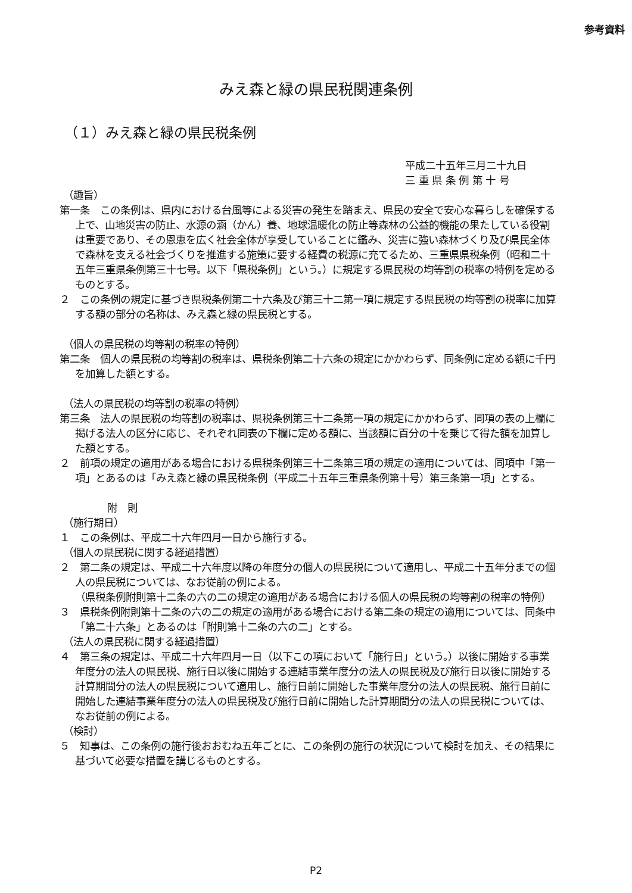参考資料
みえ森と緑の県民税関連条例
（１）みえ森と緑の県民税条例
平成二十五年三月二十九日
三 重 県 条 例 第 十 号
（趣旨）
第一条　この条例は、県内における台風等による災害の発生を踏まえ、県民の安全で安心な暮らしを確保する上で、山地災害の防止、水源の涵（かん）養、地球温暖化の防止等森林の公益的機能の果たしている役割は重要であり、その恩恵を広く社会全体が享受していることに鑑み、災害に強い森林づくり及び県民全体で森林を支える社会づくりを推進する施策に要する経費の税源に充てるため、三重県県税条例（昭和二十五年三重県条例第三十七号。以下「県税条例」という。）に規定する県民税の均等割の税率の特例を定めるものとする。
２　この条例の規定に基づき県税条例第二十六条及び第三十二第一項に規定する県民税の均等割の税率に加算する額の部分の名称は、みえ森と緑の県民税とする。
（個人の県民税の均等割の税率の特例）
第二条　個人の県民税の均等割の税率は、県税条例第二十六条の規定にかかわらず、同条例に定める額に千円を加算した額とする。
（法人の県民税の均等割の税率の特例）
第三条　法人の県民税の均等割の税率は、県税条例第三十二条第一項の規定にかかわらず、同項の表の上欄に掲げる法人の区分に応じ、それぞれ同表の下欄に定める額に、当該額に百分の十を乗じて得た額を加算した額とする。
２　前項の規定の適用がある場合における県税条例第三十二条第三項の規定の適用については、同項中「第一項」とあるのは「みえ森と緑の県民税条例（平成二十五年三重県条例第十号）第三条第一項」とする。
附　則
（施行期日）
１　この条例は、平成二十六年四月一日から施行する。
（個人の県民税に関する経過措置）
２　第二条の規定は、平成二十六年度以降の年度分の個人の県民税について適用し、平成二十五年分までの個人の県民税については、なお従前の例による。
（県税条例附則第十二条の六の二の規定の適用がある場合における個人の県民税の均等割の税率の特例）
３　県税条例附則第十二条の六の二の規定の適用がある場合における第二条の規定の適用については、同条中「第二十六条」とあるのは「附則第十二条の六の二」とする。
（法人の県民税に関する経過措置）
４　第三条の規定は、平成二十六年四月一日（以下この項において「施行日」という。）以後に開始する事業年度分の法人の県民税、施行日以後に開始する連結事業年度分の法人の県民税及び施行日以後に開始する計算期間分の法人の県民税について適用し、施行日前に開始した事業年度分の法人の県民税、施行日前に開始した連結事業年度分の法人の県民税及び施行日前に開始した計算期間分の法人の県民税については、なお従前の例による。
（検討）
５　知事は、この条例の施行後おおむね五年ごとに、この条例の施行の状況について検討を加え、その結果に基づいて必要な措置を講じるものとする。
P2